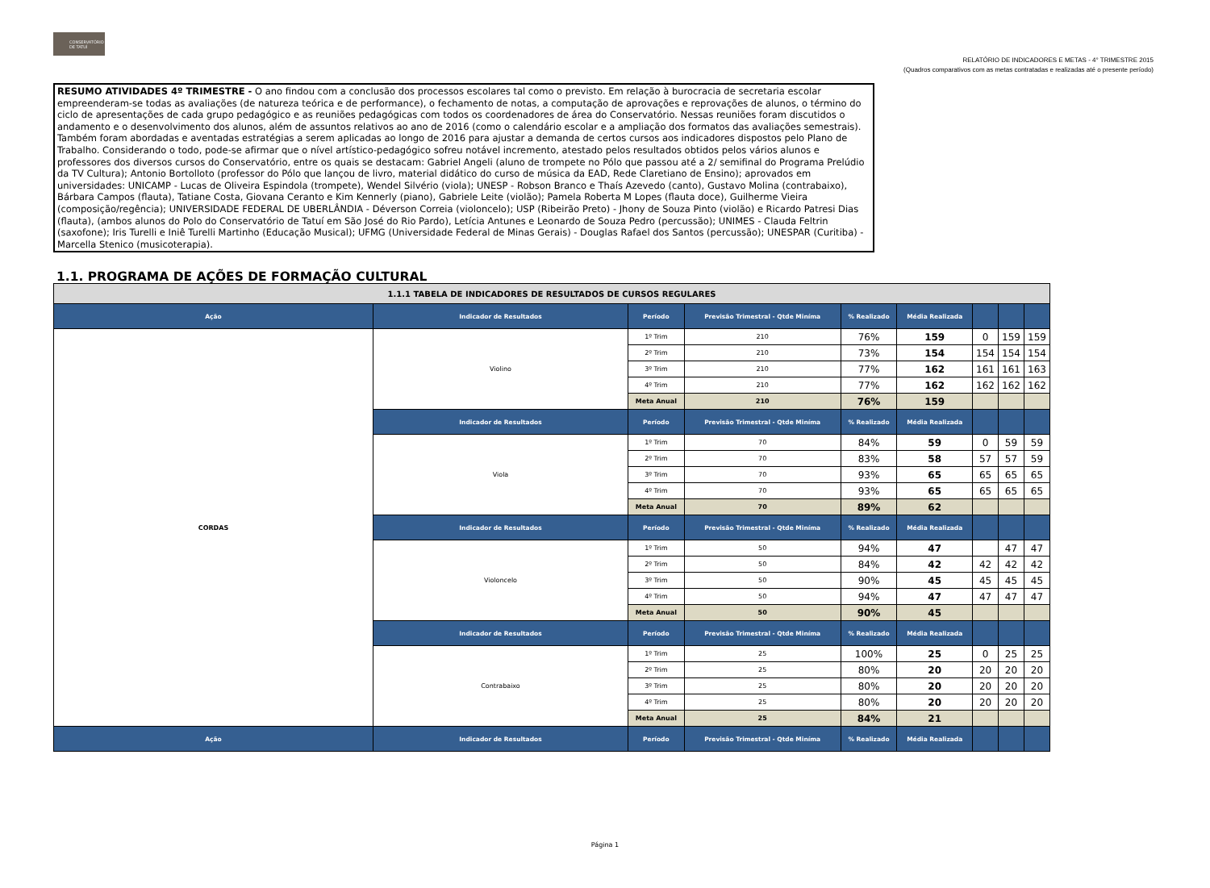CONSERVATÓRIO DE TATUÍ
RELATÓRIO DE INDICADORES E METAS - 4° TRIMESTRE 2015
(Quadros comparativos com as metas contratadas e realizadas até o presente período)
RESUMO ATIVIDADES 4º TRIMESTRE - O ano findou com a conclusão dos processos escolares tal como o previsto. Em relação à burocracia de secretaria escolar empreenderam-se todas as avaliações (de natureza teórica e de performance), o fechamento de notas, a computação de aprovações e reprovações de alunos, o término do ciclo de apresentações de cada grupo pedagógico e as reuniões pedagógicas com todos os coordenadores de área do Conservatório. Nessas reuniões foram discutidos o andamento e o desenvolvimento dos alunos, além de assuntos relativos ao ano de 2016 (como o calendário escolar e a ampliação dos formatos das avaliações semestrais). Também foram abordadas e aventadas estratégias a serem aplicadas ao longo de 2016 para ajustar a demanda de certos cursos aos indicadores dispostos pelo Plano de Trabalho. Considerando o todo, pode-se afirmar que o nível artístico-pedagógico sofreu notável incremento, atestado pelos resultados obtidos pelos vários alunos e professores dos diversos cursos do Conservatório, entre os quais se destacam: Gabriel Angeli (aluno de trompete no Pólo que passou até a 2/ semifinal do Programa Prelúdio da TV Cultura); Antonio Bortolloto (professor do Pólo que lançou de livro, material didático do curso de música da EAD, Rede Claretiano de Ensino); aprovados em universidades: UNICAMP - Lucas de Oliveira Espindola (trompete), Wendel Silvério (viola); UNESP - Robson Branco e Thaís Azevedo (canto), Gustavo Molina (contrabaixo), Bárbara Campos (flauta), Tatiane Costa, Giovana Ceranto e Kim Kennerly (piano), Gabriele Leite (violão); Pamela Roberta M Lopes (flauta doce), Guilherme Vieira (composição/regência); UNIVERSIDADE FEDERAL DE UBERLÂNDIA - Déverson Correia (violoncelo); USP (Ribeirão Preto) - Jhony de Souza Pinto (violão) e Ricardo Patresi Dias (flauta), (ambos alunos do Polo do Conservatório de Tatuí em São José do Rio Pardo), Letícia Antunes e Leonardo de Souza Pedro (percussão); UNIMES - Clauda Feltrin (saxofone); Iris Turelli e Iniê Turelli Martinho (Educação Musical); UFMG (Universidade Federal de Minas Gerais) - Douglas Rafael dos Santos (percussão); UNESPAR (Curitiba) - Marcella Stenico (musicoterapia).
1.1. PROGRAMA DE AÇÕES DE FORMAÇÃO CULTURAL
| 1.1.1 TABELA DE INDICADORES DE RESULTADOS DE CURSOS REGULARES | | | | | | | | |
| Ação | Indicador de Resultados | Período | Previsão Trimestral - Qtde Miníma | % Realizado | Média Realizada | | | |
| CORDAS | Violino | 1º Trim | 210 | 76% | 159 | 0 | 159 | 159 |
| | | 2º Trim | 210 | 73% | 154 | 154 | 154 | 154 |
| | | 3º Trim | 210 | 77% | 162 | 161 | 161 | 163 |
| | | 4º Trim | 210 | 77% | 162 | 162 | 162 | 162 |
| | | Meta Anual | 210 | 76% | 159 | | | |
| | Indicador de Resultados | Período | Previsão Trimestral - Qtde Miníma | % Realizado | Média Realizada | | | |
| | Viola | 1º Trim | 70 | 84% | 59 | 0 | 59 | 59 |
| | | 2º Trim | 70 | 83% | 58 | 57 | 57 | 59 |
| | | 3º Trim | 70 | 93% | 65 | 65 | 65 | 65 |
| | | 4º Trim | 70 | 93% | 65 | 65 | 65 | 65 |
| | | Meta Anual | 70 | 89% | 62 | | | |
| | Indicador de Resultados | Período | Previsão Trimestral - Qtde Miníma | % Realizado | Média Realizada | | | |
| | Violoncelo | 1º Trim | 50 | 94% | 47 | | 47 | 47 |
| | | 2º Trim | 50 | 84% | 42 | 42 | 42 | 42 |
| | | 3º Trim | 50 | 90% | 45 | 45 | 45 | 45 |
| | | 4º Trim | 50 | 94% | 47 | 47 | 47 | 47 |
| | | Meta Anual | 50 | 90% | 45 | | | |
| | Indicador de Resultados | Período | Previsão Trimestral - Qtde Miníma | % Realizado | Média Realizada | | | |
| | Contrabaixo | 1º Trim | 25 | 100% | 25 | 0 | 25 | 25 |
| | | 2º Trim | 25 | 80% | 20 | 20 | 20 | 20 |
| | | 3º Trim | 25 | 80% | 20 | 20 | 20 | 20 |
| | | 4º Trim | 25 | 80% | 20 | 20 | 20 | 20 |
| | | Meta Anual | 25 | 84% | 21 | | | |
| Ação | Indicador de Resultados | Período | Previsão Trimestral - Qtde Miníma | % Realizado | Média Realizada | | | |
Página 1